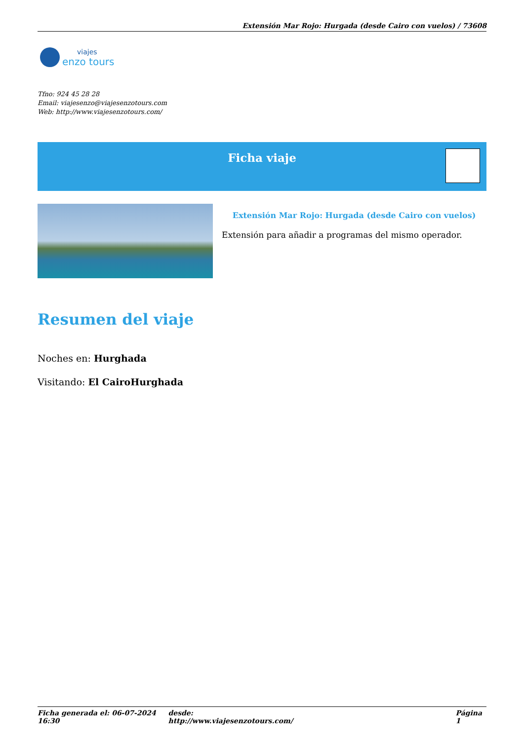Extensión Mar Rojo: Hurgada (desde Cairo con vuelos) / 73608
viajes
enzo tours
Tfno: 924 45 28 28
Email: viajesenzo@viajesenzotours.com
Web: http://www.viajesenzotours.com/
Ficha viaje
Extensión Mar Rojo: Hurgada (desde Cairo con vuelos)
Extensión para añadir a programas del mismo operador.
Resumen del viaje
Noches en: Hurghada
Visitando: El CairoHurghada
Ficha generada el: 06-07-2024 16:30 desde: http://www.viajesenzotours.com/ Página 1